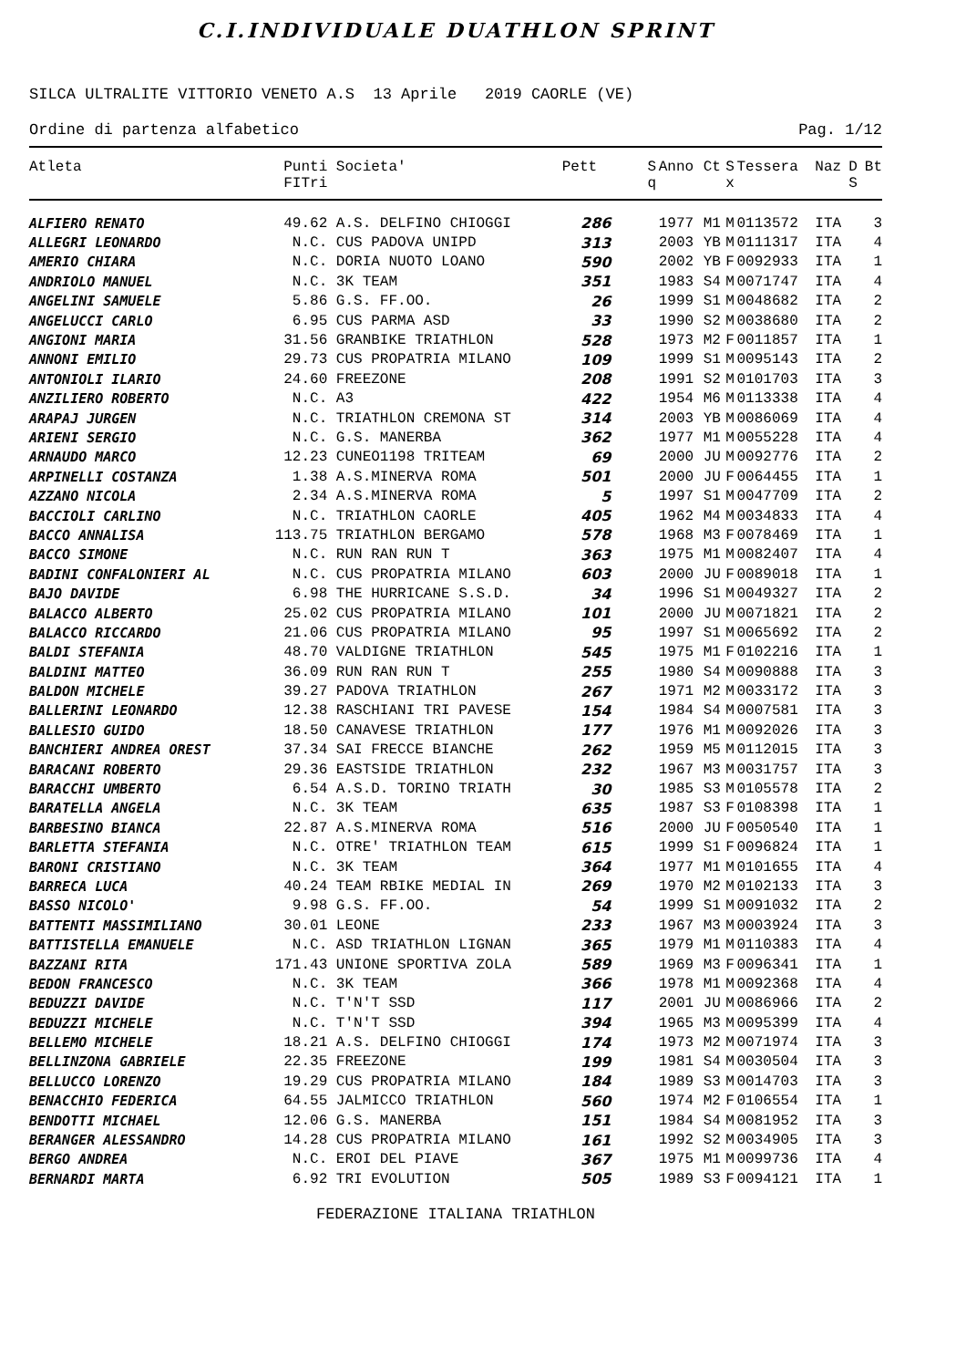C.I.INDIVIDUALE DUATHLON SPRINT
SILCA ULTRALITE VITTORIO VENETO A.S 13 Aprile 2019 CAORLE (VE)
Ordine di partenza alfabetico Pag. 1/12
| Atleta | Punti FITri | Societa' | Pett | S q | Anno | Ct | S x | Tessera | Naz | D S | Bt |
| --- | --- | --- | --- | --- | --- | --- | --- | --- | --- | --- | --- |
| ALFIERO RENATO | 49.62 | A.S. DELFINO CHIOGGI | 286 | | 1977 | M1 | M | 0113572 | ITA | | 3 |
| ALLEGRI LEONARDO | N.C. | CUS PADOVA UNIPD | 313 | | 2003 | YB | M | 0111317 | ITA | | 4 |
| AMERIO CHIARA | N.C. | DORIA NUOTO LOANO | 590 | | 2002 | YB | F | 0092933 | ITA | | 1 |
| ANDRIOLO MANUEL | N.C. | 3K TEAM | 351 | | 1983 | S4 | M | 0071747 | ITA | | 4 |
| ANGELINI SAMUELE | 5.86 | G.S. FF.OO. | 26 | | 1999 | S1 | M | 0048682 | ITA | | 2 |
| ANGELUCCI CARLO | 6.95 | CUS PARMA ASD | 33 | | 1990 | S2 | M | 0038680 | ITA | | 2 |
| ANGIONI MARIA | 31.56 | GRANBIKE TRIATHLON | 528 | | 1973 | M2 | F | 0011857 | ITA | | 1 |
| ANNONI EMILIO | 29.73 | CUS PROPATRIA MILANO | 109 | | 1999 | S1 | M | 0095143 | ITA | | 2 |
| ANTONIOLI ILARIO | 24.60 | FREEZONE | 208 | | 1991 | S2 | M | 0101703 | ITA | | 3 |
| ANZILIERO ROBERTO | N.C. | A3 | 422 | | 1954 | M6 | M | 0113338 | ITA | | 4 |
| ARAPAJ JURGEN | N.C. | TRIATHLON CREMONA ST | 314 | | 2003 | YB | M | 0086069 | ITA | | 4 |
| ARIENI SERGIO | N.C. | G.S. MANERBA | 362 | | 1977 | M1 | M | 0055228 | ITA | | 4 |
| ARNAUDO MARCO | 12.23 | CUNEO1198 TRITEAM | 69 | | 2000 | JU | M | 0092776 | ITA | | 2 |
| ARPINELLI COSTANZA | 1.38 | A.S.MINERVA ROMA | 501 | | 2000 | JU | F | 0064455 | ITA | | 1 |
| AZZANO NICOLA | 2.34 | A.S.MINERVA ROMA | 5 | | 1997 | S1 | M | 0047709 | ITA | | 2 |
| BACCIOLI CARLINO | N.C. | TRIATHLON CAORLE | 405 | | 1962 | M4 | M | 0034833 | ITA | | 4 |
| BACCO ANNALISA | 113.75 | TRIATHLON BERGAMO | 578 | | 1968 | M3 | F | 0078469 | ITA | | 1 |
| BACCO SIMONE | N.C. | RUN RAN RUN T | 363 | | 1975 | M1 | M | 0082407 | ITA | | 4 |
| BADINI CONFALONIERI AL | N.C. | CUS PROPATRIA MILANO | 603 | | 2000 | JU | F | 0089018 | ITA | | 1 |
| BAJO DAVIDE | 6.98 | THE HURRICANE S.S.D. | 34 | | 1996 | S1 | M | 0049327 | ITA | | 2 |
| BALACCO ALBERTO | 25.02 | CUS PROPATRIA MILANO | 101 | | 2000 | JU | M | 0071821 | ITA | | 2 |
| BALACCO RICCARDO | 21.06 | CUS PROPATRIA MILANO | 95 | | 1997 | S1 | M | 0065692 | ITA | | 2 |
| BALDI STEFANIA | 48.70 | VALDIGNE TRIATHLON | 545 | | 1975 | M1 | F | 0102216 | ITA | | 1 |
| BALDINI MATTEO | 36.09 | RUN RAN RUN T | 255 | | 1980 | S4 | M | 0090888 | ITA | | 3 |
| BALDON MICHELE | 39.27 | PADOVA TRIATHLON | 267 | | 1971 | M2 | M | 0033172 | ITA | | 3 |
| BALLERINI LEONARDO | 12.38 | RASCHIANI TRI PAVESE | 154 | | 1984 | S4 | M | 0007581 | ITA | | 3 |
| BALLESIO GUIDO | 18.50 | CANAVESE TRIATHLON | 177 | | 1976 | M1 | M | 0092026 | ITA | | 3 |
| BANCHIERI ANDREA OREST | 37.34 | SAI FRECCE BIANCHE | 262 | | 1959 | M5 | M | 0112015 | ITA | | 3 |
| BARACANI ROBERTO | 29.36 | EASTSIDE TRIATHLON | 232 | | 1967 | M3 | M | 0031757 | ITA | | 3 |
| BARACCHI UMBERTO | 6.54 | A.S.D. TORINO TRIATH | 30 | | 1985 | S3 | M | 0105578 | ITA | | 2 |
| BARATELLA ANGELA | N.C. | 3K TEAM | 635 | | 1987 | S3 | F | 0108398 | ITA | | 1 |
| BARBESINO BIANCA | 22.87 | A.S.MINERVA ROMA | 516 | | 2000 | JU | F | 0050540 | ITA | | 1 |
| BARLETTA STEFANIA | N.C. | OTRE' TRIATHLON TEAM | 615 | | 1999 | S1 | F | 0096824 | ITA | | 1 |
| BARONI CRISTIANO | N.C. | 3K TEAM | 364 | | 1977 | M1 | M | 0101655 | ITA | | 4 |
| BARRECA LUCA | 40.24 | TEAM RBIKE MEDIAL IN | 269 | | 1970 | M2 | M | 0102133 | ITA | | 3 |
| BASSO NICOLO' | 9.98 | G.S. FF.OO. | 54 | | 1999 | S1 | M | 0091032 | ITA | | 2 |
| BATTENTI MASSIMILIANO | 30.01 | LEONE | 233 | | 1967 | M3 | M | 0003924 | ITA | | 3 |
| BATTISTELLA EMANUELE | N.C. | ASD TRIATHLON LIGNAN | 365 | | 1979 | M1 | M | 0110383 | ITA | | 4 |
| BAZZANI RITA | 171.43 | UNIONE SPORTIVA ZOLA | 589 | | 1969 | M3 | F | 0096341 | ITA | | 1 |
| BEDON FRANCESCO | N.C. | 3K TEAM | 366 | | 1978 | M1 | M | 0092368 | ITA | | 4 |
| BEDUZZI DAVIDE | N.C. | T'N'T SSD | 117 | | 2001 | JU | M | 0086966 | ITA | | 2 |
| BEDUZZI MICHELE | N.C. | T'N'T SSD | 394 | | 1965 | M3 | M | 0095399 | ITA | | 4 |
| BELLEMO MICHELE | 18.21 | A.S. DELFINO CHIOGGI | 174 | | 1973 | M2 | M | 0071974 | ITA | | 3 |
| BELLINZONA GABRIELE | 22.35 | FREEZONE | 199 | | 1981 | S4 | M | 0030504 | ITA | | 3 |
| BELLUCCO LORENZO | 19.29 | CUS PROPATRIA MILANO | 184 | | 1989 | S3 | M | 0014703 | ITA | | 3 |
| BENACCHIO FEDERICA | 64.55 | JALMICCO TRIATHLON | 560 | | 1974 | M2 | F | 0106554 | ITA | | 1 |
| BENDOTTI MICHAEL | 12.06 | G.S. MANERBA | 151 | | 1984 | S4 | M | 0081952 | ITA | | 3 |
| BERANGER ALESSANDRO | 14.28 | CUS PROPATRIA MILANO | 161 | | 1992 | S2 | M | 0034905 | ITA | | 3 |
| BERGO ANDREA | N.C. | EROI DEL PIAVE | 367 | | 1975 | M1 | M | 0099736 | ITA | | 4 |
| BERNARDI MARTA | 6.92 | TRI EVOLUTION | 505 | | 1989 | S3 | F | 0094121 | ITA | | 1 |
FEDERAZIONE ITALIANA TRIATHLON